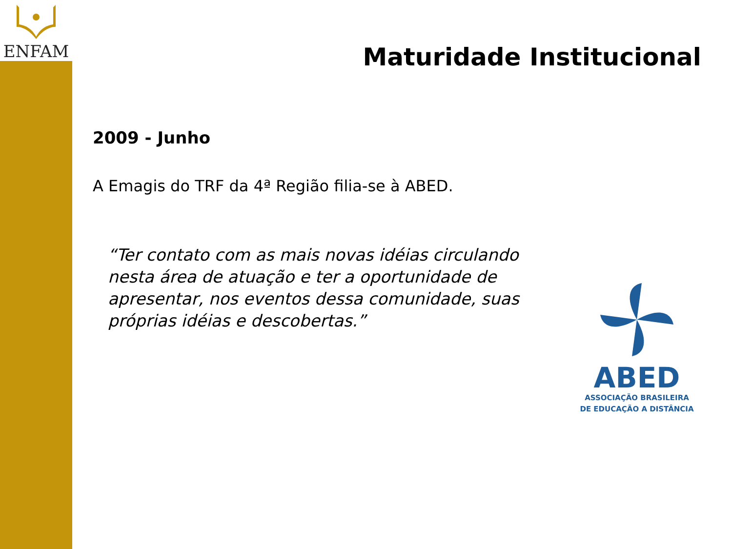ENFAM
Maturidade Institucional
2009 - Junho
A Emagis do TRF da 4ª Região filia-se à ABED.
“Ter contato com as mais novas idéias circulando nesta área de atuação e ter a oportunidade de apresentar, nos eventos dessa comunidade, suas próprias idéias e descobertas.”
ABED
ASSOCIAÇÃO BRASILEIRA
DE EDUCAÇÃO A DISTÂNCIA